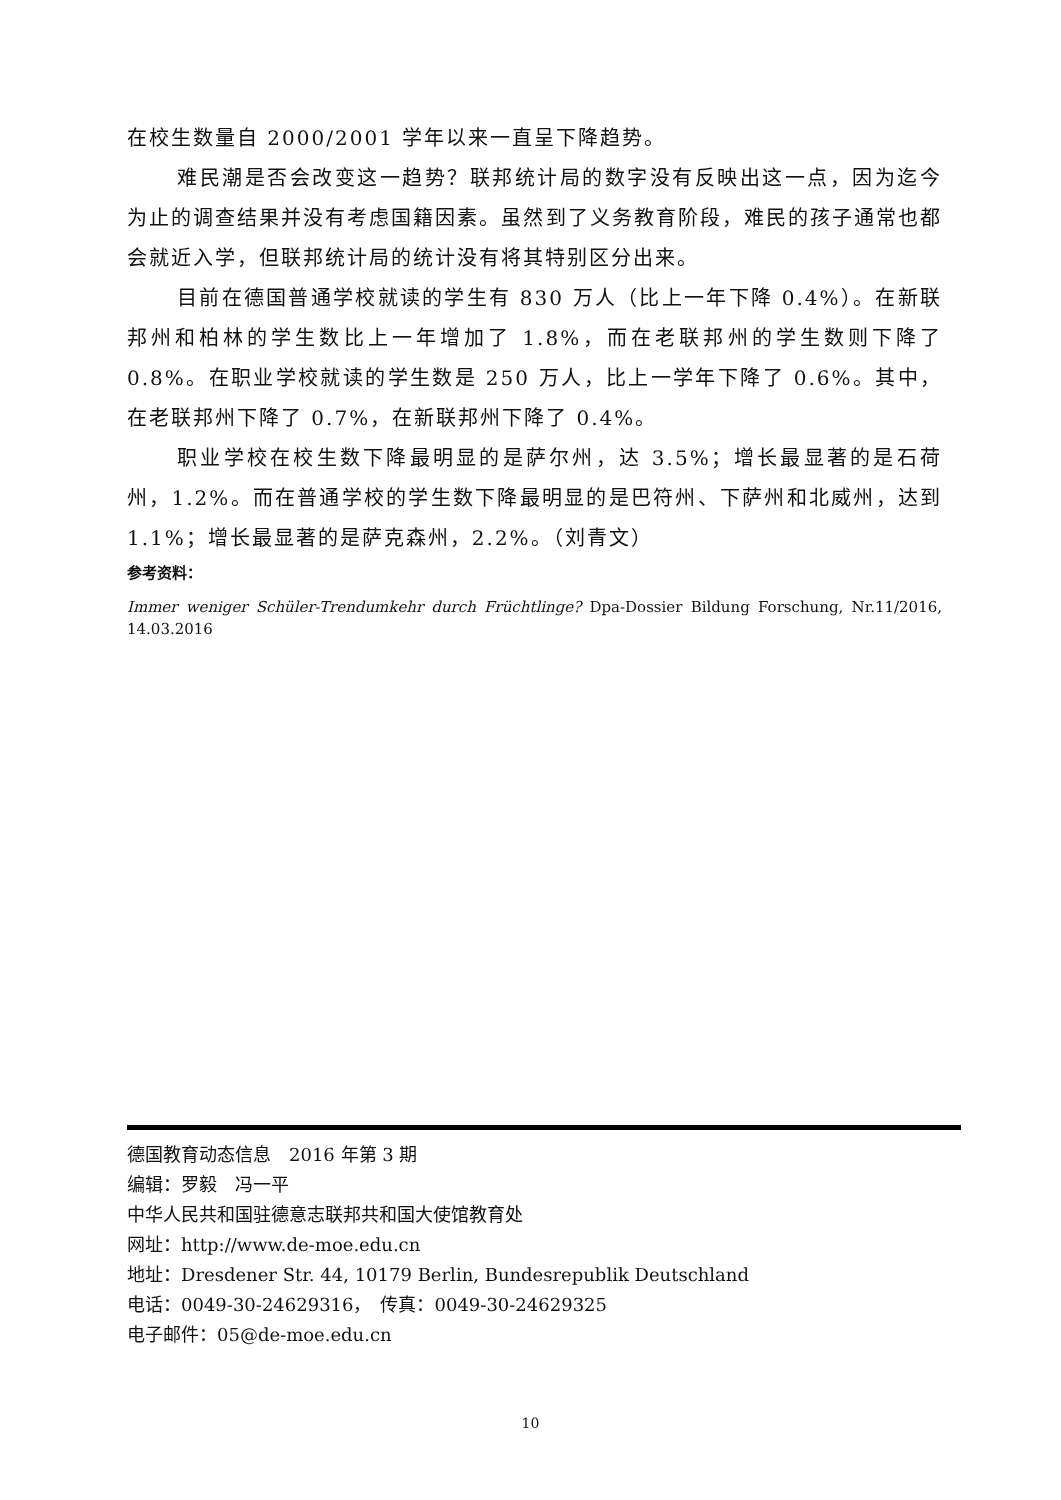在校生数量自 2000/2001 学年以来一直呈下降趋势。
难民潮是否会改变这一趋势？联邦统计局的数字没有反映出这一点，因为迄今为止的调查结果并没有考虑国籍因素。虽然到了义务教育阶段，难民的孩子通常也都会就近入学，但联邦统计局的统计没有将其特别区分出来。
目前在德国普通学校就读的学生有 830 万人（比上一年下降 0.4%）。在新联邦州和柏林的学生数比上一年增加了 1.8%，而在老联邦州的学生数则下降了 0.8%。在职业学校就读的学生数是 250 万人，比上一学年下降了 0.6%。其中，在老联邦州下降了 0.7%，在新联邦州下降了 0.4%。
职业学校在校生数下降最明显的是萨尔州，达 3.5%；增长最显著的是石荷州，1.2%。而在普通学校的学生数下降最明显的是巴符州、下萨州和北威州，达到 1.1%；增长最显著的是萨克森州，2.2%。（刘青文）
参考资料：
Immer weniger Schüler-Trendumkehr durch Früchtlinge? Dpa-Dossier Bildung Forschung, Nr.11/2016, 14.03.2016
德国教育动态信息　2016 年第 3 期
编辑：罗毅　冯一平
中华人民共和国驻德意志联邦共和国大使馆教育处
网址：http://www.de-moe.edu.cn
地址：Dresdener Str. 44, 10179 Berlin, Bundesrepublik Deutschland
电话：0049-30-24629316，　传真：0049-30-24629325
电子邮件：05@de-moe.edu.cn
10